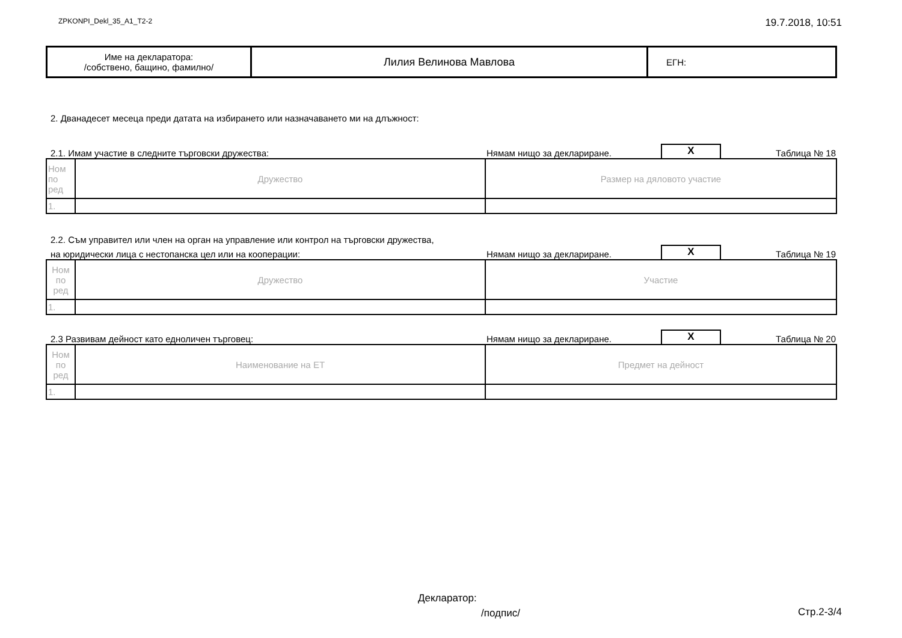ZPKONPI_Dekl_35_A1_T2-2 19.7.2018, 10:51
| Име на декларатора: /собствено, бащино, фамилно/ | Лилия Велинова Мавлова | ЕГН: |
2. Дванадесет месеца преди датата на избирането или назначаването ми на длъжност:
2.1. Имам участие в следните търговски дружества: Нямам нищо за деклариране. X Таблица № 18
| Ном по ред | Дружество | Размер на дяловото участие |
| --- | --- | --- |
| 1. | | |
2.2. Съм управител или член на орган на управление или контрол на търговски дружества,
на юридически лица с нестопанска цел или на кооперации: Нямам нищо за деклариране. X Таблица № 19
| Ном по ред | Дружество | Участие |
| --- | --- | --- |
| 1. | | |
2.3 Развивам дейност като едноличен търговец: Нямам нищо за деклариране. X Таблица № 20
| Ном по ред | Наименование на ЕТ | Предмет на дейност |
| --- | --- | --- |
| 1. | | |
Декларатор:
/подпис/ Стр.2-3/4